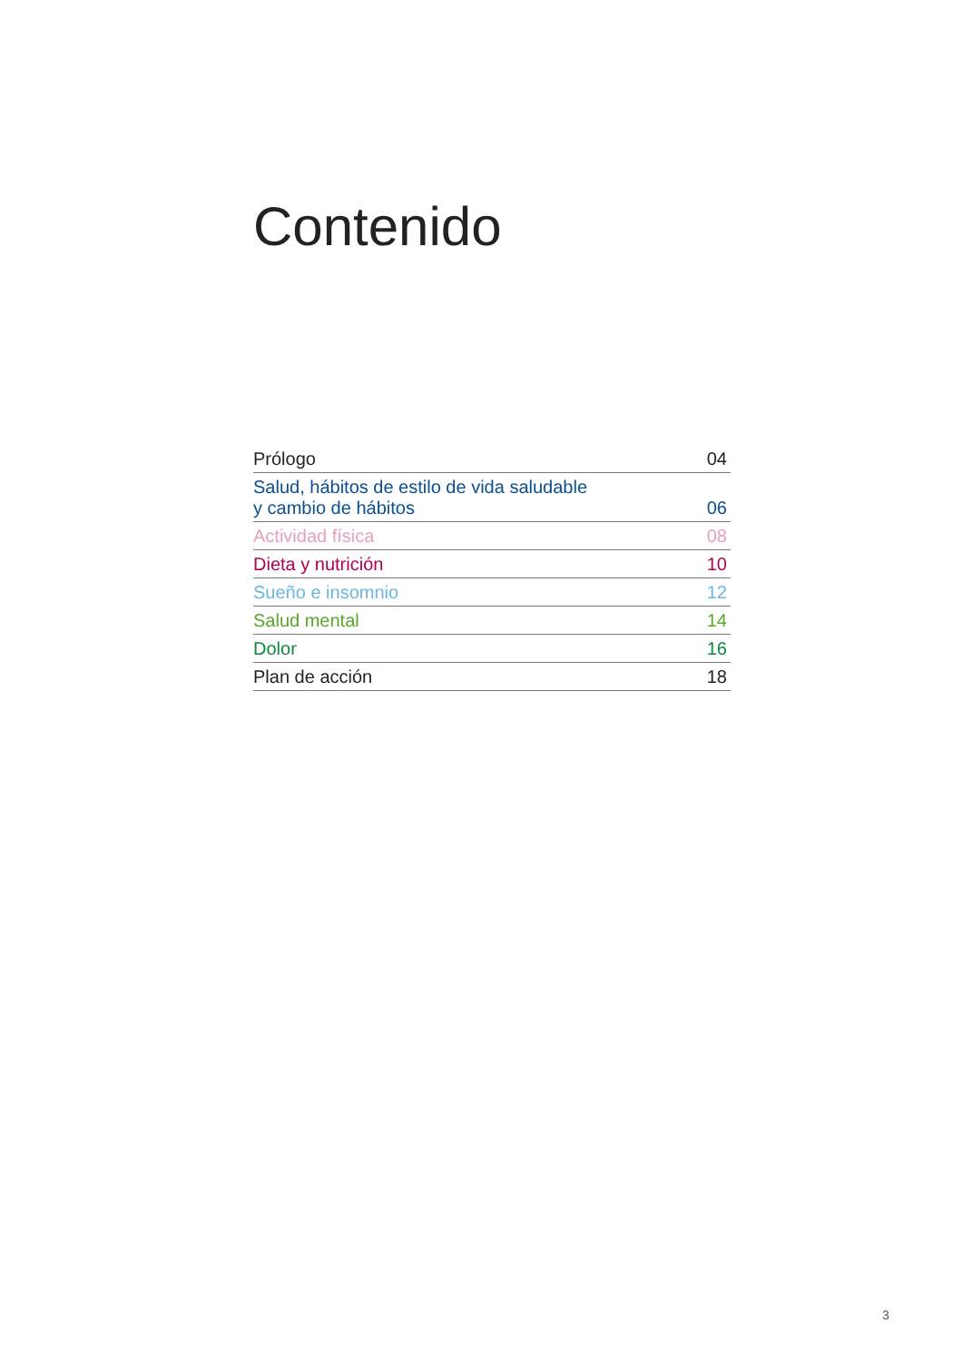Contenido
| Prólogo | 04 |
| Salud, hábitos de estilo de vida saludable y cambio de hábitos | 06 |
| Actividad física | 08 |
| Dieta y nutrición | 10 |
| Sueño e insomnio | 12 |
| Salud mental | 14 |
| Dolor | 16 |
| Plan de acción | 18 |
3